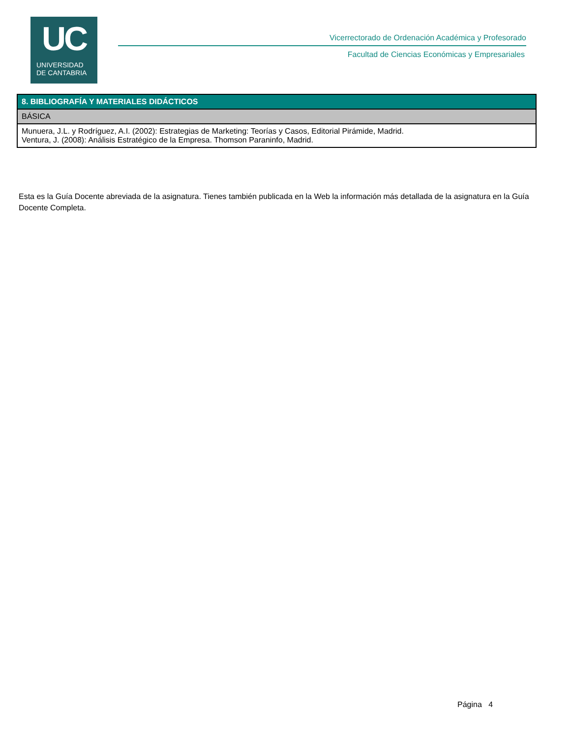UC
UNIVERSIDAD
DE CANTABRIA
Vicerrectorado de Ordenación Académica y Profesorado
Facultad de Ciencias Económicas y Empresariales
| 8. BIBLIOGRAFÍA Y MATERIALES DIDÁCTICOS |
| --- |
| BÁSICA |
| Munuera, J.L. y Rodríguez, A.I. (2002): Estrategias de Marketing: Teorías y Casos, Editorial Pirámide, Madrid. Ventura, J. (2008): Análisis Estratégico de la Empresa. Thomson Paraninfo, Madrid. |
Esta es la Guía Docente abreviada de la asignatura. Tienes también publicada en la Web la información más detallada de la asignatura en la Guía Docente Completa.
Página 4